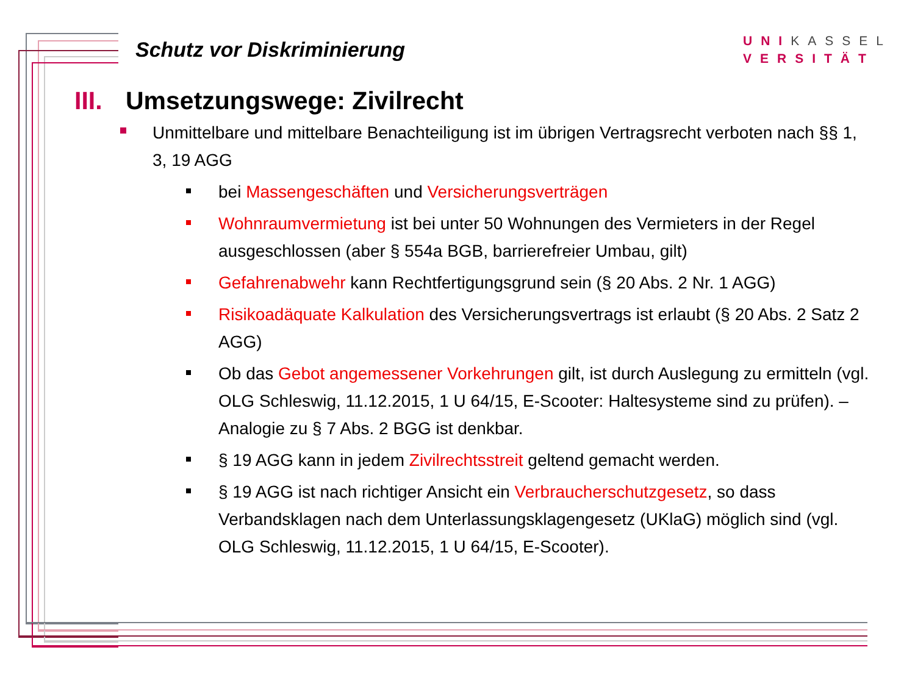Schutz vor Diskriminierung
UNIKASSEL
VERSITÄT
III. Umsetzungswege: Zivilrecht
Unmittelbare und mittelbare Benachteiligung ist im übrigen Vertragsrecht verboten nach §§ 1, 3, 19 AGG
bei Massengeschäften und Versicherungsverträgen
Wohnraumvermietung ist bei unter 50 Wohnungen des Vermieters in der Regel ausgeschlossen (aber § 554a BGB, barrierefreier Umbau, gilt)
Gefahrenabwehr kann Rechtfertigungsgrund sein (§ 20 Abs. 2 Nr. 1 AGG)
Risikoadäquate Kalkulation des Versicherungsvertrags ist erlaubt (§ 20 Abs. 2 Satz 2 AGG)
Ob das Gebot angemessener Vorkehrungen gilt, ist durch Auslegung zu ermitteln (vgl. OLG Schleswig, 11.12.2015, 1 U 64/15, E-Scooter: Haltesysteme sind zu prüfen). – Analogie zu § 7 Abs. 2 BGG ist denkbar.
§ 19 AGG kann in jedem Zivilrechtsstreit geltend gemacht werden.
§ 19 AGG ist nach richtiger Ansicht ein Verbraucherschutzgesetz, so dass Verbandsklagen nach dem Unterlassungsklagengesetz (UKlaG) möglich sind (vgl. OLG Schleswig, 11.12.2015, 1 U 64/15, E-Scooter).